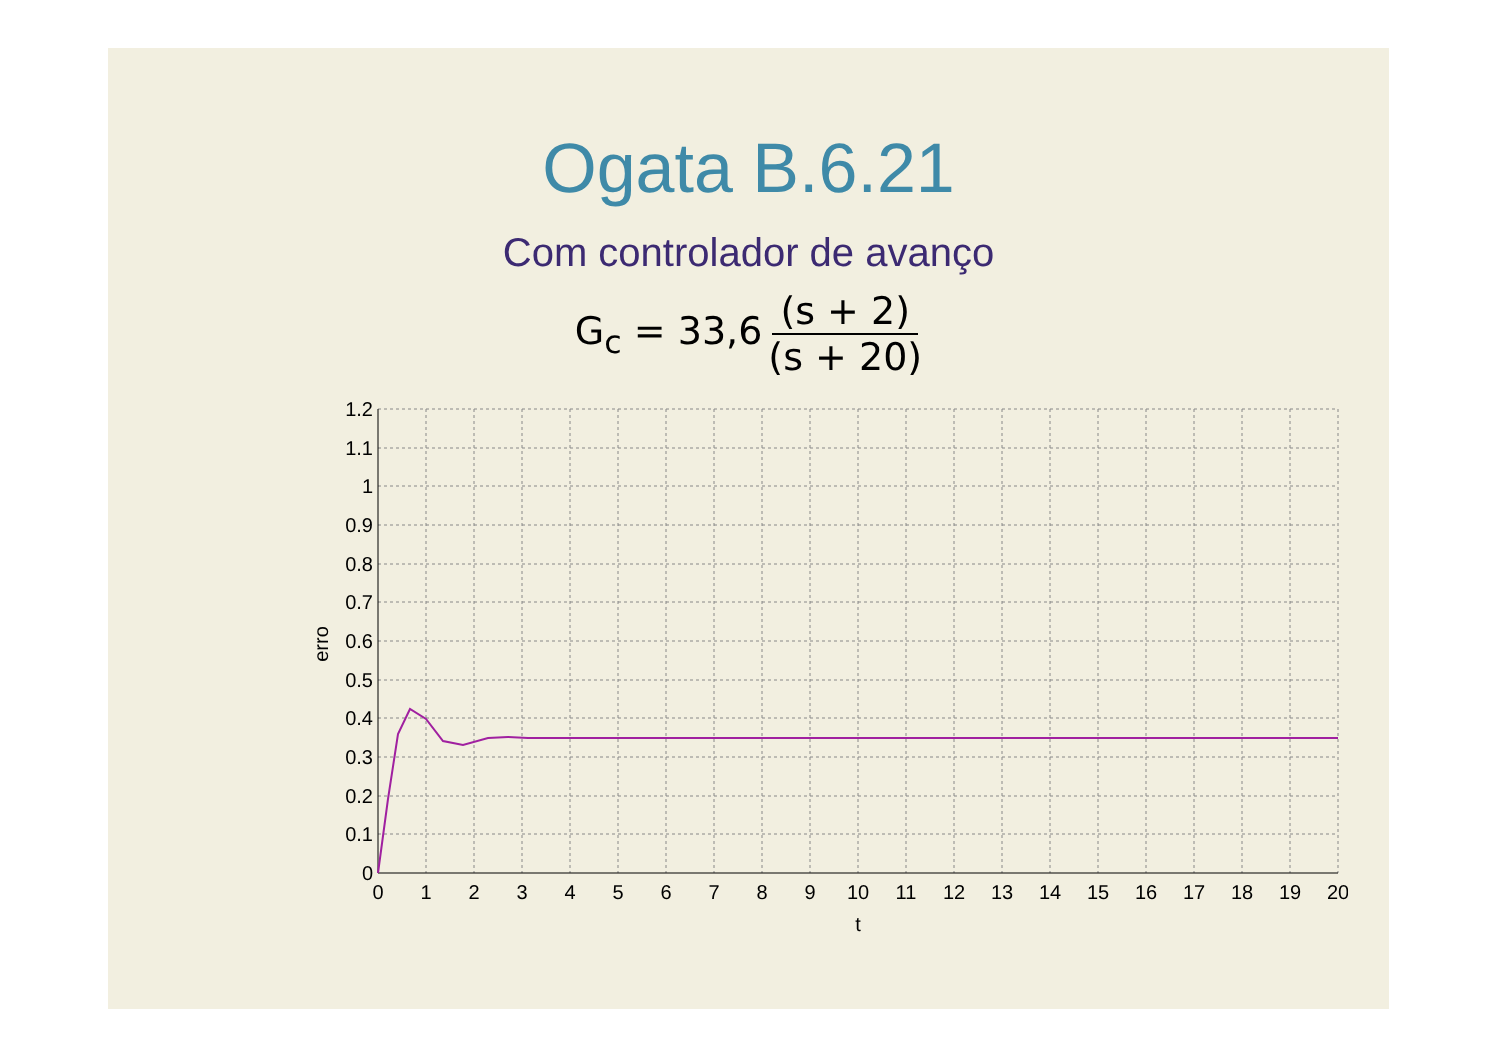Ogata B.6.21
Com controlador de avanço
G<sub>c</sub> = 33,6 (s + 2) (s + 20)
1.2
1.1
1
0.9
0.8
0.7
0.6
0.5
0.4
0.3
0.2
0.1
0
0
1
2
3
4
5
6
7
8
9
10
11
12
13
14
15
16
17
18
19
20
t
erro